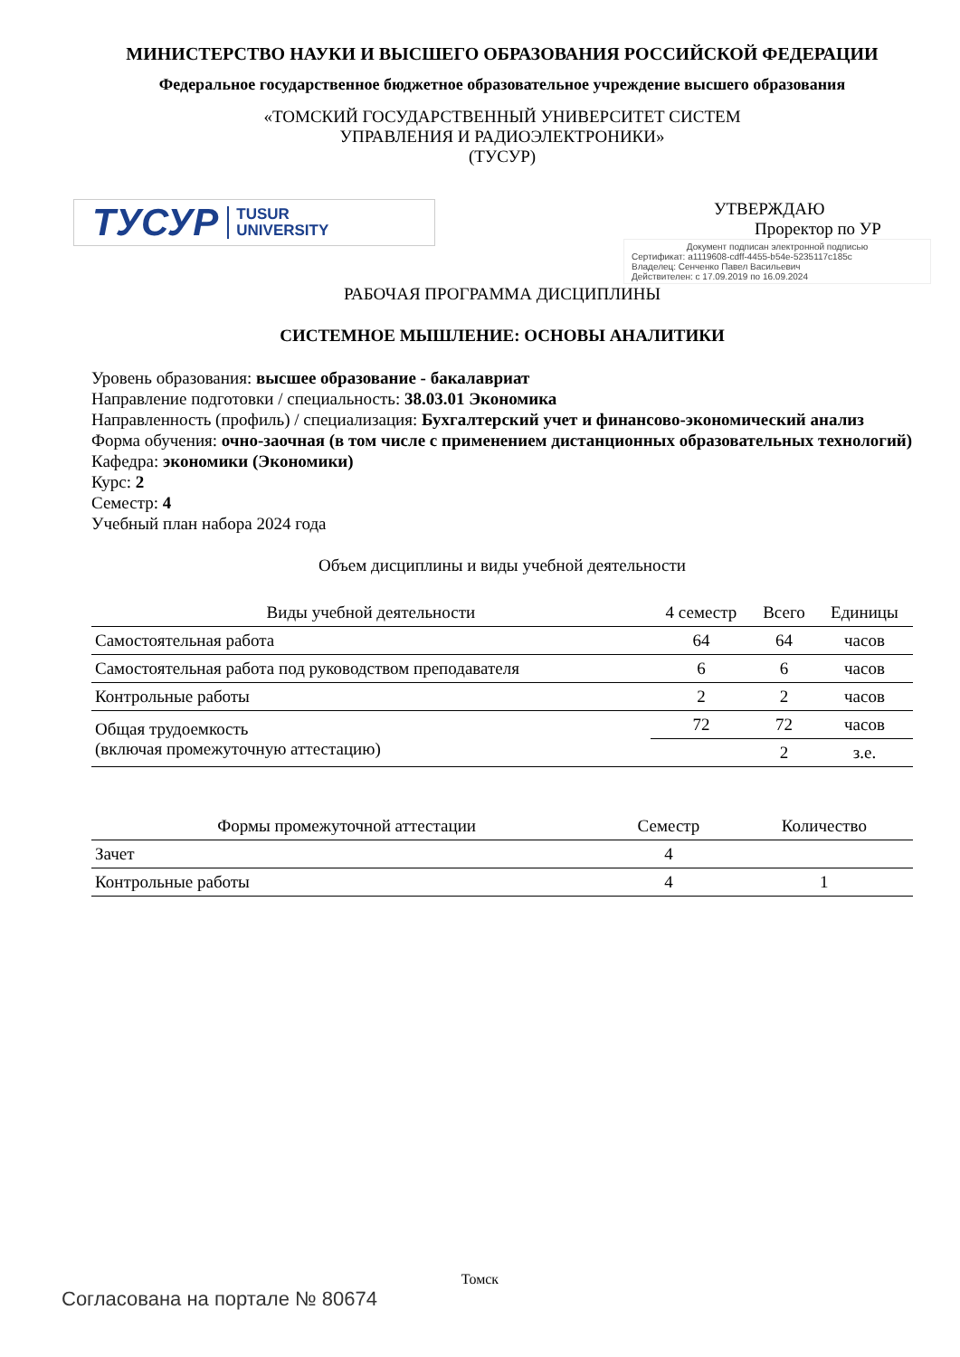МИНИСТЕРСТВО НАУКИ И ВЫСШЕГО ОБРАЗОВАНИЯ РОССИЙСКОЙ ФЕДЕРАЦИИ
Федеральное государственное бюджетное образовательное учреждение высшего образования
«ТОМСКИЙ ГОСУДАРСТВЕННЫЙ УНИВЕРСИТЕТ СИСТЕМ
УПРАВЛЕНИЯ И РАДИОЭЛЕКТРОНИКИ»
(ТУСУР)
ТУСУР TUSUR
UNIVERSITY
УТВЕРЖДАЮ
Проректор по УР
Документ подписан электронной подписью
Сертификат: a1119608-cdff-4455-b54e-5235117c185c
Владелец: Сенченко Павел Васильевич
Действителен: с 17.09.2019 по 16.09.2024
РАБОЧАЯ ПРОГРАММА ДИСЦИПЛИНЫ
СИСТЕМНОЕ МЫШЛЕНИЕ: ОСНОВЫ АНАЛИТИКИ
Уровень образования: высшее образование - бакалавриат
Направление подготовки / специальность: 38.03.01 Экономика
Направленность (профиль) / специализация: Бухгалтерский учет и финансово-экономический анализ
Форма обучения: очно-заочная (в том числе с применением дистанционных образовательных технологий)
Кафедра: экономики (Экономики)
Курс: 2
Семестр: 4
Учебный план набора 2024 года
Объем дисциплины и виды учебной деятельности
| Виды учебной деятельности | 4 семестр | Всего | Единицы |
| --- | --- | --- | --- |
| Самостоятельная работа | 64 | 64 | часов |
| Самостоятельная работа под руководством преподавателя | 6 | 6 | часов |
| Контрольные работы | 2 | 2 | часов |
| Общая трудоемкость (включая промежуточную аттестацию) | 72 | 72 | часов |
| | | 2 | з.е. |
| Формы промежуточной аттестации | Семестр | Количество |
| --- | --- | --- |
| Зачет | 4 | |
| Контрольные работы | 4 | 1 |
Томск
Согласована на портале № 80674